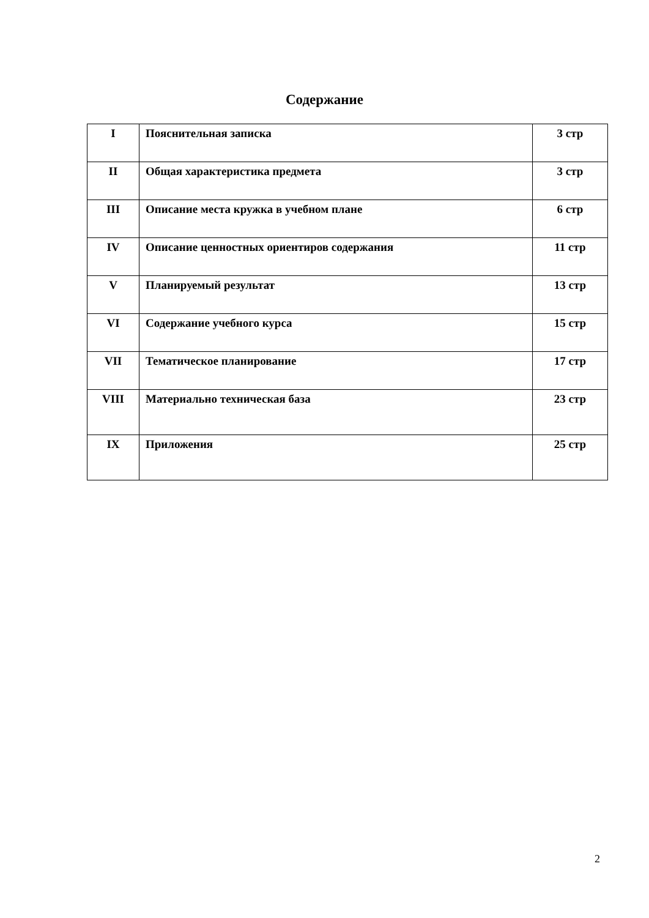Содержание
| I | Пояснительная записка | 3 стр |
| II | Общая характеристика предмета | 3 стр |
| III | Описание места кружка в учебном плане | 6 стр |
| IV | Описание ценностных ориентиров содержания | 11 стр |
| V | Планируемый результат | 13 стр |
| VI | Содержание учебного курса | 15 стр |
| VII | Тематическое планирование | 17 стр |
| VIII | Материально техническая база | 23 стр |
| IX | Приложения | 25 стр |
2